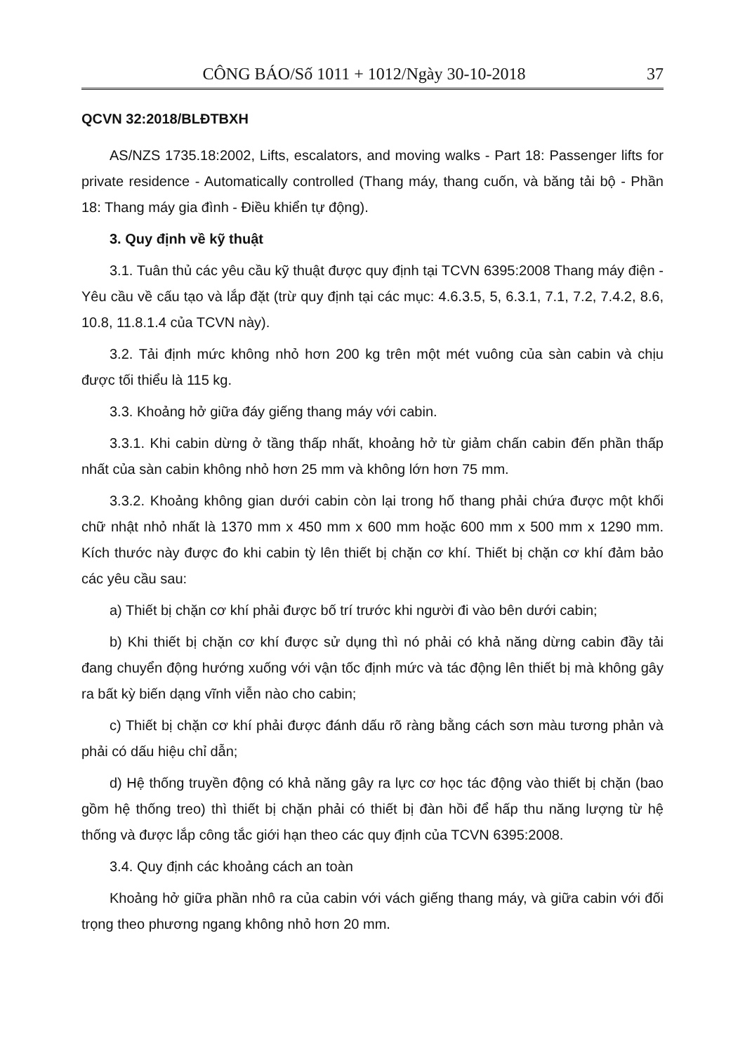CÔNG BÁO/Số 1011 + 1012/Ngày 30-10-2018 37
QCVN 32:2018/BLĐTBXH
AS/NZS 1735.18:2002, Lifts, escalators, and moving walks - Part 18: Passenger lifts for private residence - Automatically controlled (Thang máy, thang cuốn, và băng tải bộ - Phần 18: Thang máy gia đình - Điều khiển tự động).
3. Quy định về kỹ thuật
3.1. Tuân thủ các yêu cầu kỹ thuật được quy định tại TCVN 6395:2008 Thang máy điện - Yêu cầu về cấu tạo và lắp đặt (trừ quy định tại các mục: 4.6.3.5, 5, 6.3.1, 7.1, 7.2, 7.4.2, 8.6, 10.8, 11.8.1.4 của TCVN này).
3.2. Tải định mức không nhỏ hơn 200 kg trên một mét vuông của sàn cabin và chịu được tối thiểu là 115 kg.
3.3. Khoảng hở giữa đáy giếng thang máy với cabin.
3.3.1. Khi cabin dừng ở tầng thấp nhất, khoảng hở từ giảm chấn cabin đến phần thấp nhất của sàn cabin không nhỏ hơn 25 mm và không lớn hơn 75 mm.
3.3.2. Khoảng không gian dưới cabin còn lại trong hố thang phải chứa được một khối chữ nhật nhỏ nhất là 1370 mm x 450 mm x 600 mm hoặc 600 mm x 500 mm x 1290 mm. Kích thước này được đo khi cabin tỳ lên thiết bị chặn cơ khí. Thiết bị chặn cơ khí đảm bảo các yêu cầu sau:
a) Thiết bị chặn cơ khí phải được bố trí trước khi người đi vào bên dưới cabin;
b) Khi thiết bị chặn cơ khí được sử dụng thì nó phải có khả năng dừng cabin đầy tải đang chuyển động hướng xuống với vận tốc định mức và tác động lên thiết bị mà không gây ra bất kỳ biến dạng vĩnh viễn nào cho cabin;
c) Thiết bị chặn cơ khí phải được đánh dấu rõ ràng bằng cách sơn màu tương phản và phải có dấu hiệu chỉ dẫn;
d) Hệ thống truyền động có khả năng gây ra lực cơ học tác động vào thiết bị chặn (bao gồm hệ thống treo) thì thiết bị chặn phải có thiết bị đàn hồi để hấp thu năng lượng từ hệ thống và được lắp công tắc giới hạn theo các quy định của TCVN 6395:2008.
3.4. Quy định các khoảng cách an toàn
Khoảng hở giữa phần nhô ra của cabin với vách giếng thang máy, và giữa cabin với đối trọng theo phương ngang không nhỏ hơn 20 mm.